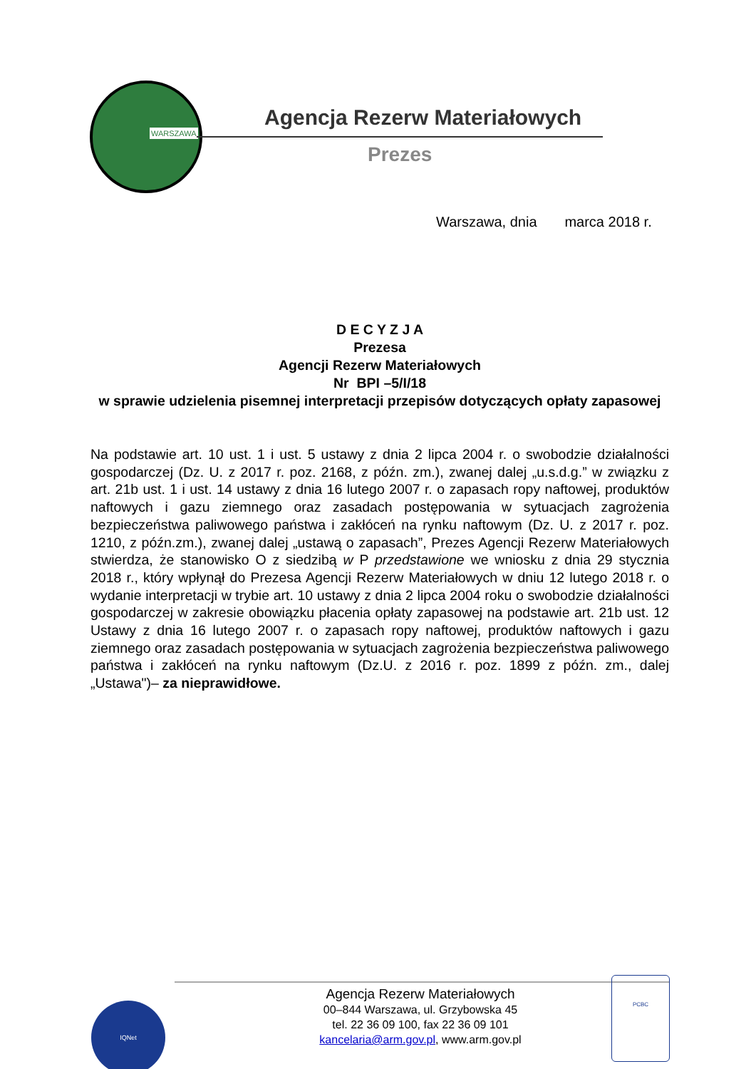WARSZAWA
Agencja Rezerw Materiałowych
Prezes
Warszawa, dnia marca 2018 r.
D E C Y Z J A
Prezesa
Agencji Rezerw Materiałowych
Nr BPI –5/I/18
w sprawie udzielenia pisemnej interpretacji przepisów dotyczących opłaty zapasowej
Na podstawie art. 10 ust. 1 i ust. 5 ustawy z dnia 2 lipca 2004 r. o swobodzie działalności gospodarczej (Dz. U. z 2017 r. poz. 2168, z późn. zm.), zwanej dalej „u.s.d.g.” w związku z art. 21b ust. 1 i ust. 14 ustawy z dnia 16 lutego 2007 r. o zapasach ropy naftowej, produktów naftowych i gazu ziemnego oraz zasadach postępowania w sytuacjach zagrożenia bezpieczeństwa paliwowego państwa i zakłóceń na rynku naftowym (Dz. U. z 2017 r. poz. 1210, z późn.zm.), zwanej dalej „ustawą o zapasach”, Prezes Agencji Rezerw Materiałowych stwierdza, że stanowisko O z siedzibą w P przedstawione we wniosku z dnia 29 stycznia 2018 r., który wpłynął do Prezesa Agencji Rezerw Materiałowych w dniu 12 lutego 2018 r. o wydanie interpretacji w trybie art. 10 ustawy z dnia 2 lipca 2004 roku o swobodzie działalności gospodarczej w zakresie obowiązku płacenia opłaty zapasowej na podstawie art. 21b ust. 12 Ustawy z dnia 16 lutego 2007 r. o zapasach ropy naftowej, produktów naftowych i gazu ziemnego oraz zasadach postępowania w sytuacjach zagrożenia bezpieczeństwa paliwowego państwa i zakłóceń na rynku naftowym (Dz.U. z 2016 r. poz. 1899 z późn. zm., dalej „Ustawa")– za nieprawidłowe.
IQNet
Agencja Rezerw Materiałowych
00–844 Warszawa, ul. Grzybowska 45
tel. 22 36 09 100, fax 22 36 09 101
kancelaria@arm.gov.pl, www.arm.gov.pl
PCBC